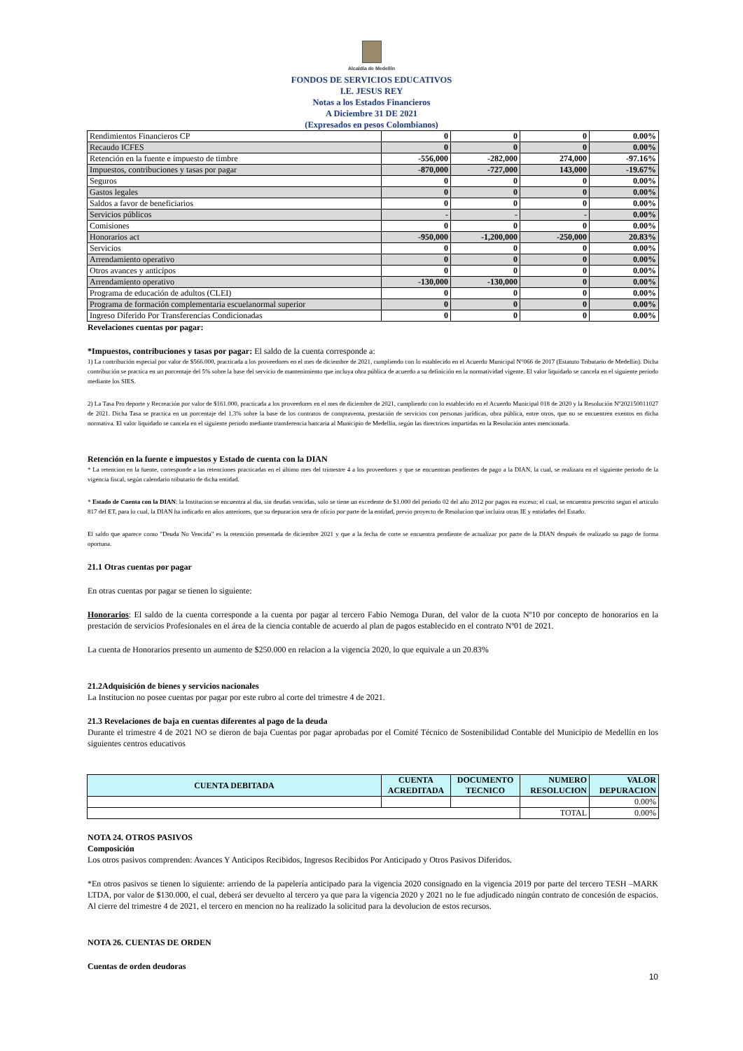Alcaldía de Medellín
FONDOS DE SERVICIOS EDUCATIVOS
I.E. JESUS REY
Notas a los Estados Financieros
A Diciembre 31 DE 2021
(Expresados en pesos Colombianos)
| Rendimientos Financieros CP | 0 | 0 | 0 | 0.00% |
| Recaudo ICFES | 0 | 0 | 0 | 0.00% |
| Retención en la fuente e impuesto de timbre | -556,000 | -282,000 | 274,000 | -97.16% |
| Impuestos, contribuciones y tasas por pagar | -870,000 | -727,000 | 143,000 | -19.67% |
| Seguros | 0 | 0 | 0 | 0.00% |
| Gastos legales | 0 | 0 | 0 | 0.00% |
| Saldos a favor de beneficiarios | 0 | 0 | 0 | 0.00% |
| Servicios públicos | - | - | - | 0.00% |
| Comisiones | 0 | 0 | 0 | 0.00% |
| Honorarios act | -950,000 | -1,200,000 | -250,000 | 20.83% |
| Servicios | 0 | 0 | 0 | 0.00% |
| Arrendamiento operativo | 0 | 0 | 0 | 0.00% |
| Otros avances y anticipos | 0 | 0 | 0 | 0.00% |
| Arrendamiento operativo | -130,000 | -130,000 | 0 | 0.00% |
| Programa de educación de adultos (CLEI) | 0 | 0 | 0 | 0.00% |
| Programa de formación complementaria escuelanormal superior | 0 | 0 | 0 | 0.00% |
| Ingreso Diferido Por Transferencias Condicionadas | 0 | 0 | 0 | 0.00% |
Revelaciones cuentas por pagar:
*Impuestos, contribuciones y tasas por pagar: El saldo de la cuenta corresponde a:
1) La contribución especial por valor de $566.000, practicada a los proveedores en el mes de diciembre de 2021, cumpliendo con lo establecido en el Acuerdo Municipal N°066 de 2017 (Estatuto Tributario de Medellín). Dicha contribución se practica en un porcentaje del 5% sobre la base del servicio de mantenimiento que incluya obra pública de acuerdo a su definición en la normatividad vigente. El valor liquidado se cancela en el siguiente periodo mediante los SIES.
2) La Tasa Pro deporte y Recreación por valor de $161.000, practicada a los proveedores en el mes de diciembre de 2021, cumpliendo con lo establecido en el Acuerdo Municipal 018 de 2020 y la Resolución Nº202150011027 de 2021. Dicha Tasa se practica en un porcentaje del 1.3% sobre la base de los contratos de compraventa, prestación de servicios con personas jurídicas, obra pública, entre otros, que no se encuentren exentos en dicha normativa. El valor liquidado se cancela en el siguiente periodo mediante transferencia bancaria al Municipio de Medellín, según las directrices impartidas en la Resolución antes mencionada.
Retención en la fuente e impuestos y Estado de cuenta con la DIAN
* La retencion en la fuente, corresponde a las retenciones practicadas en el último mes del trimestre 4 a los proveedores y que se encuentran pendientes de pago a la DIAN, la cual, se realizara en el siguiente periodo de la vigencia fiscal, según calendario tributario de dicha entidad.
* Estado de Cuenta con la DIAN: la Institucion se encuentra al dia, sin deudas vencidas, solo se tiene un excedente de $1.000 del periodo 02 del año 2012 por pagos en exceso; el cual, se encuentra prescrito segun el articulo 817 del ET, para lo cual, la DIAN ha indicado en años anteriores, que su depuracion sera de oficio por parte de la entidad, previo proyecto de Resolucion que incluira otras IE y entidades del Estado.
El saldo que aparece como "Deuda No Vencida" es la retención presentada de diciembre 2021 y que a la fecha de corte se encuentra pendiente de actualizar por parte de la DIAN después de realizado su pago de forma oportuna.
21.1 Otras cuentas por pagar
En otras cuentas por pagar se tienen lo siguiente:
Honorarios: El saldo de la cuenta corresponde a la cuenta por pagar al tercero Fabio Nemoga Duran, del valor de la cuota Nº10 por concepto de honorarios en la prestación de servicios Profesionales en el área de la ciencia contable de acuerdo al plan de pagos establecido en el contrato Nº01 de 2021.
La cuenta de Honorarios presento un aumento de $250.000 en relacion a la vigencia 2020, lo que equivale a un 20.83%
21.2Adquisición de bienes y servicios nacionales
La Institucion no posee cuentas por pagar por este rubro al corte del trimestre 4 de 2021.
21.3 Revelaciones de baja en cuentas diferentes al pago de la deuda
Durante el trimestre 4 de 2021 NO se dieron de baja Cuentas por pagar aprobadas por el Comité Técnico de Sostenibilidad Contable del Municipio de Medellín en los siguientes centros educativos
| CUENTA DEBITADA | CUENTA ACREDITADA | DOCUMENTO TECNICO | NUMERO RESOLUCION | VALOR DEPURACION |
| --- | --- | --- | --- | --- |
| | | | | 0.00% |
| | | | TOTAL | 0.00% |
NOTA 24. OTROS PASIVOS
Composición
Los otros pasivos comprenden: Avances Y Anticipos Recibidos, Ingresos Recibidos Por Anticipado y Otros Pasivos Diferidos.
*En otros pasivos se tienen lo siguiente: arriendo de la papelería anticipado para la vigencia 2020 consignado en la vigencia 2019 por parte del tercero TESH –MARK LTDA, por valor de $130.000, el cual, deberá ser devuelto al tercero ya que para la vigencia 2020 y 2021 no le fue adjudicado ningún contrato de concesión de espacios. Al cierre del trimestre 4 de 2021, el tercero en mencion no ha realizado la solicitud para la devolucion de estos recursos.
NOTA 26. CUENTAS DE ORDEN
Cuentas de orden deudoras
10